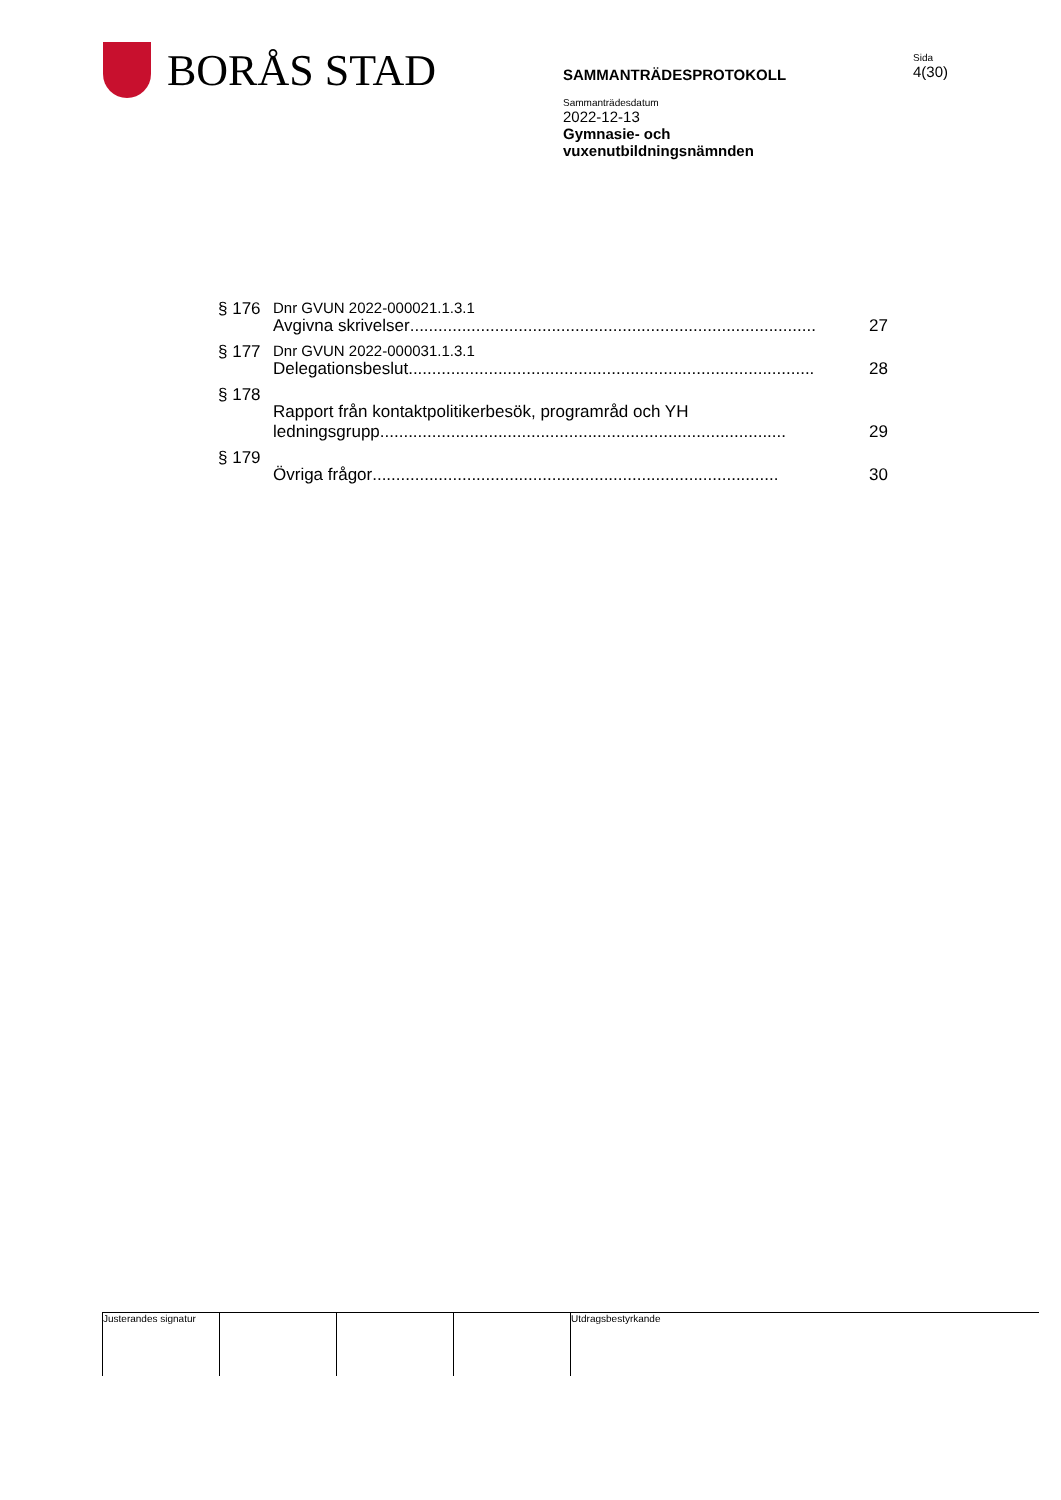BORÅS STAD
SAMMANTRÄDESPROTOKOLL
Sammanträdesdatum
2022-12-13
Gymnasie- och
vuxenutbildningsnämnden
Sida
4(30)
§ 176 Dnr GVUN 2022-000021.1.3.1
Avgivna skrivelser...................................................................................... 27
§ 177 Dnr GVUN 2022-000031.1.3.1
Delegationsbeslut ...................................................................................... 28
§ 178 Rapport från kontaktpolitikerbesök, programråd och YH
ledningsgrupp ...................................................................................... 29
§ 179 Övriga frågor...................................................................................... 30
Justerandes signatur
Utdragsbestyrkande